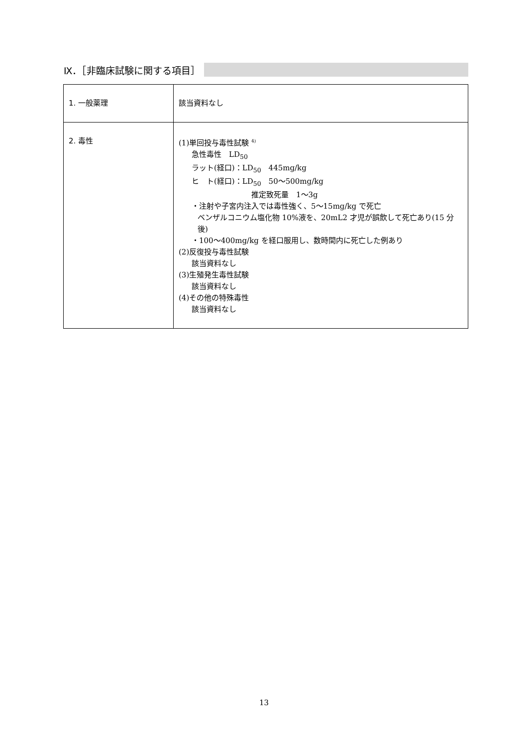Ⅸ．［非臨床試験に関する項目］
| 1. 一般薬理 | 該当資料なし |
| 2. 毒性 | (1)単回投与毒性試験 <sup>4)</sup> 急性毒性 LD<sub>50</sub> ラット(経口)：LD<sub>50</sub> 445mg/kg ヒ ト(経口)：LD<sub>50</sub> 50～500mg/kg 推定致死量 1～3g ・注射や子宮内注入では毒性強く、5～15mg/kg で死亡 ベンザルコニウム塩化物 10%液を、20mL2 才児が誤飲して死亡あり(15 分後) ・100～400mg/kg を経口服用し、数時間内に死亡した例あり (2)反復投与毒性試験 該当資料なし (3)生殖発生毒性試験 該当資料なし (4)その他の特殊毒性 該当資料なし |
13